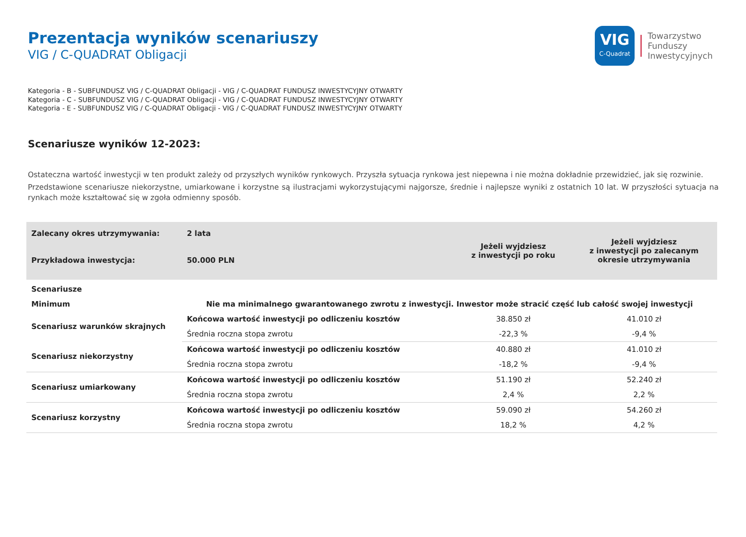Prezentacja wyników scenariuszy
VIG / C-QUADRAT Obligacji
VIG
C-Quadrat
Towarzystwo
Funduszy
Inwestycyjnych
Kategoria - B - SUBFUNDUSZ VIG / C-QUADRAT Obligacji - VIG / C-QUADRAT FUNDUSZ INWESTYCYJNY OTWARTY
Kategoria - C - SUBFUNDUSZ VIG / C-QUADRAT Obligacji - VIG / C-QUADRAT FUNDUSZ INWESTYCYJNY OTWARTY
Kategoria - E - SUBFUNDUSZ VIG / C-QUADRAT Obligacji - VIG / C-QUADRAT FUNDUSZ INWESTYCYJNY OTWARTY
Scenariusze wyników 12-2023:
Ostateczna wartość inwestycji w ten produkt zależy od przyszłych wyników rynkowych. Przyszła sytuacja rynkowa jest niepewna i nie można dokładnie przewidzieć, jak się rozwinie.
Przedstawione scenariusze niekorzystne, umiarkowane i korzystne są ilustracjami wykorzystującymi najgorsze, średnie i najlepsze wyniki z ostatnich 10 lat. W przyszłości sytuacja na rynkach może kształtować się w zgoła odmienny sposób.
| Zalecany okres utrzymywania: | 2 lata | Jeżeli wyjdziesz z inwestycji po roku | Jeżeli wyjdziesz z inwestycji po zalecanym okresie utrzymywania |
| --- | --- | --- | --- |
| Przykładowa inwestycja: | 50.000 PLN | | |
| Scenariusze | | | |
| Minimum | Nie ma minimalnego gwarantowanego zwrotu z inwestycji. Inwestor może stracić część lub całość swojej inwestycji | | |
| Scenariusz warunków skrajnych | Końcowa wartość inwestycji po odliczeniu kosztów | 38.850 zł | 41.010 zł |
| | Średnia roczna stopa zwrotu | -22,3 % | -9,4 % |
| Scenariusz niekorzystny | Końcowa wartość inwestycji po odliczeniu kosztów | 40.880 zł | 41.010 zł |
| | Średnia roczna stopa zwrotu | -18,2 % | -9,4 % |
| Scenariusz umiarkowany | Końcowa wartość inwestycji po odliczeniu kosztów | 51.190 zł | 52.240 zł |
| | Średnia roczna stopa zwrotu | 2,4 % | 2,2 % |
| Scenariusz korzystny | Końcowa wartość inwestycji po odliczeniu kosztów | 59.090 zł | 54.260 zł |
| | Średnia roczna stopa zwrotu | 18,2 % | 4,2 % |